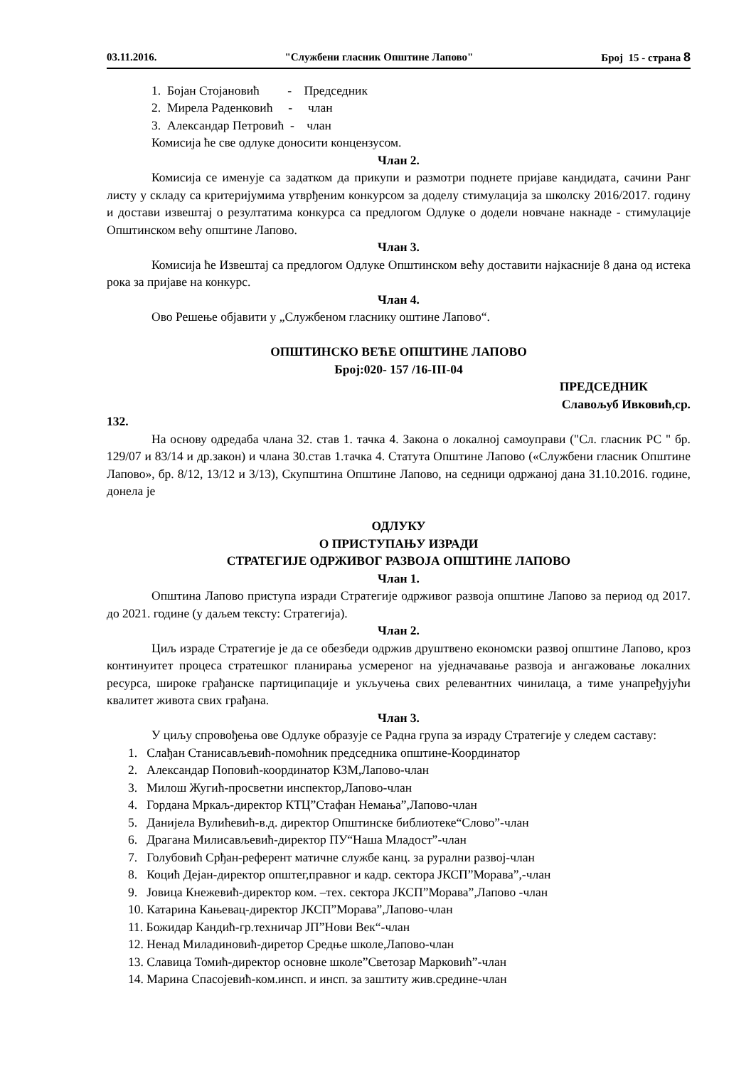03.11.2016. "Службени гласник Општине Лапово" Број 15 - страна 8
1. Бојан Стојановић - Председник
2. Мирела Раденковић - члан
3. Александар Петровић - члан
Комисија ће све одлуке доносити концензусом.
Члан 2.
Комисија се именује са задатком да прикупи и размотри поднете пријаве кандидата, сачини Ранг листу у складу са критеријумима утврђеним конкурсом за доделу стимулација за школску 2016/2017. годину и достави извештај о резултатима конкурса са предлогом Одлуке о додели новчане накнаде - стимулације Општинском већу општине Лапово.
Члан 3.
Комисија ће Извештај са предлогом Одлуке Општинском већу доставити најкасније 8 дана од истека рока за пријаве на конкурс.
Члан 4.
Ово Решење објавити у „Службеном гласнику оштине Лапово“.
ОПШТИНСКО ВЕЋЕ ОПШТИНЕ ЛАПОВО
Број:020- 157 /16-III-04
ПРЕДСЕДНИК
Славољуб Ивковић,ср.
132.
На основу одредаба члана 32. став 1. тачка 4. Закона о локалној самоуправи ("Сл. гласник РС " бр. 129/07 и 83/14 и др.закон) и члана 30.став 1.тачка 4. Статута Општине Лапово («Службени гласник Општине Лапово», бр. 8/12, 13/12 и 3/13), Скупштина Општине Лапово, на седници одржаној дана 31.10.2016. године, донела је
ОДЛУКУ
О ПРИСТУПАЊУ ИЗРАДИ
СТРАТЕГИЈЕ ОДРЖИВОГ РАЗВОЈА ОПШТИНЕ ЛАПОВО
Члан 1.
Општина Лапово приступа изради Стратегије одрживог развоја општине Лапово за период од 2017. до 2021. године (у даљем тексту: Стратегија).
Члан 2.
Циљ израде Стратегије је да се обезбеди одржив друштвено економски развој општине Лапово, кроз континуитет процеса стратешког планирања усмереног на уједначавање развоја и ангажовање локалних ресурса, широке грађанске партиципације и укључења свих релевантних чинилаца, а тиме унапређујући квалитет живота свих грађана.
Члан 3.
У циљу спровођења ове Одлуке образује се Радна група за израду Стратегије у следем саставу:
1. Слађан Станисављевић-помоћник председника општине-Координатор
2. Александар Поповић-координатор КЗМ,Лапово-члан
3. Милош Жугић-просветни инспектор,Лапово-члан
4. Гордана Мркаљ-директор КТЦ”Стафан Немања”,Лапово-члан
5. Данијела Вулићевић-в.д. директор Општинске библиотеке“Слово”-члан
6. Драгана Милисављевић-директор ПУ“Наша Младост”-члан
7. Голубовић Срђан-референт матичне службе канц. за рурални развој-члан
8. Коцић Дејан-директор општег,правног и кадр. сектора ЈКСП”Морава”,-члан
9. Јовица Кнежевић-директор ком. –тех. сектора ЈКСП”Морава”,Лапово -члан
10. Катарина Кањевац-директор ЈКСП”Морава”,Лапово-члан
11. Божидар Кандић-гр.техничар ЈП”Нови Век“-члан
12. Ненад Миладиновић-диретор Средње школе,Лапово-члан
13. Славица Томић-директор основне школе”Светозар Марковић”-члан
14. Марина Спасојевић-ком.инсп. и инсп. за заштиту жив.средине-члан